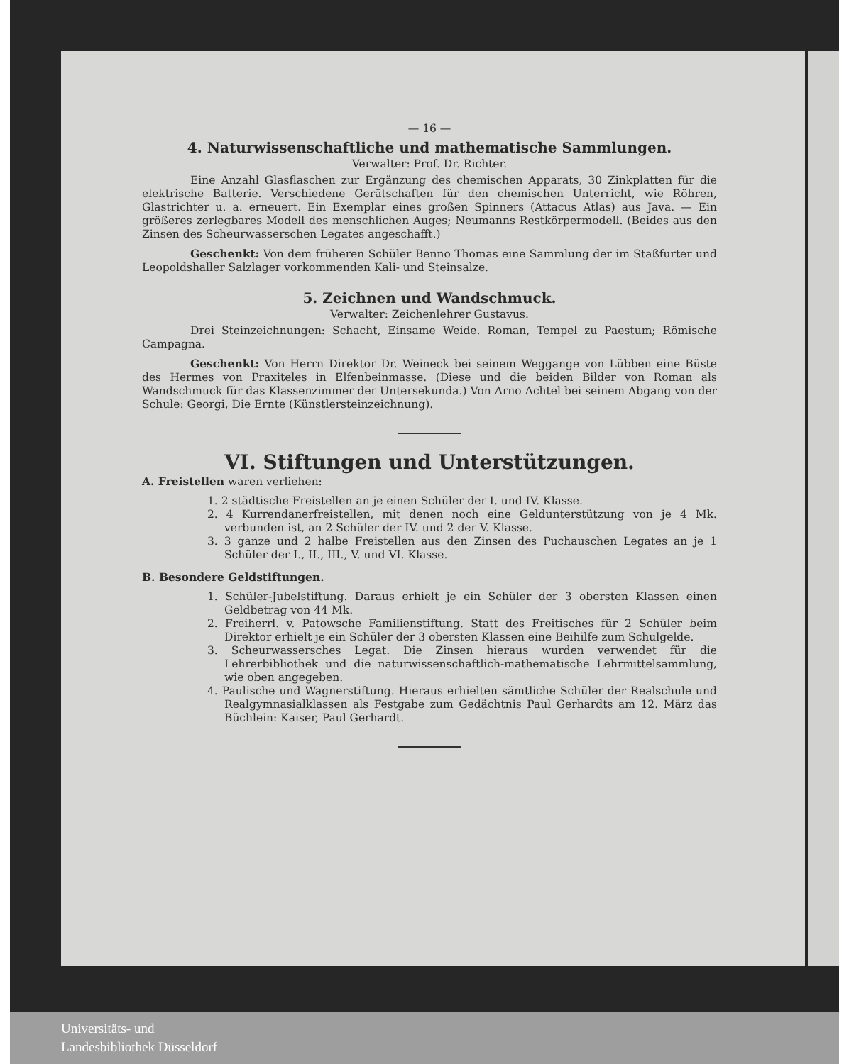— 16 —
4. Naturwissenschaftliche und mathematische Sammlungen.
Verwalter: Prof. Dr. Richter.
Eine Anzahl Glasflaschen zur Ergänzung des chemischen Apparats, 30 Zinkplatten für die elektrische Batterie. Verschiedene Gerätschaften für den chemischen Unterricht, wie Röhren, Glastrichter u. a. erneuert. Ein Exemplar eines großen Spinners (Attacus Atlas) aus Java. — Ein größeres zerlegbares Modell des menschlichen Auges; Neumanns Restkörpermodell. (Beides aus den Zinsen des Scheurwasserschen Legates angeschafft.)
Geschenkt: Von dem früheren Schüler Benno Thomas eine Sammlung der im Staßfurter und Leopoldshaller Salzlager vorkommenden Kali- und Steinsalze.
5. Zeichnen und Wandschmuck.
Verwalter: Zeichenlehrer Gustavus.
Drei Steinzeichnungen: Schacht, Einsame Weide. Roman, Tempel zu Paestum; Römische Campagna.
Geschenkt: Von Herrn Direktor Dr. Weineck bei seinem Weggange von Lübben eine Büste des Hermes von Praxiteles in Elfenbeinmasse. (Diese und die beiden Bilder von Roman als Wandschmuck für das Klassenzimmer der Untersekunda.) Von Arno Achtel bei seinem Abgang von der Schule: Georgi, Die Ernte (Künstlersteinzeichnung).
VI. Stiftungen und Unterstützungen.
A. Freistellen waren verliehen:
1. 2 städtische Freistellen an je einen Schüler der I. und IV. Klasse.
2. 4 Kurrendanerfreistellen, mit denen noch eine Geldunterstützung von je 4 Mk. verbunden ist, an 2 Schüler der IV. und 2 der V. Klasse.
3. 3 ganze und 2 halbe Freistellen aus den Zinsen des Puchauschen Legates an je 1 Schüler der I., II., III., V. und VI. Klasse.
B. Besondere Geldstiftungen.
1. Schüler-Jubelstiftung. Daraus erhielt je ein Schüler der 3 obersten Klassen einen Geldbetrag von 44 Mk.
2. Freiherrl. v. Patowsche Familienstiftung. Statt des Freitisches für 2 Schüler beim Direktor erhielt je ein Schüler der 3 obersten Klassen eine Beihilfe zum Schulgelde.
3. Scheurwassersches Legat. Die Zinsen hieraus wurden verwendet für die Lehrerbibliothek und die naturwissenschaftlich-mathematische Lehrmittelsammlung, wie oben angegeben.
4. Paulische und Wagnerstiftung. Hieraus erhielten sämtliche Schüler der Realschule und Realgymnasialklassen als Festgabe zum Gedächtnis Paul Gerhardts am 12. März das Büchlein: Kaiser, Paul Gerhardt.
Universitäts- und
Landesbibliothek Düsseldorf